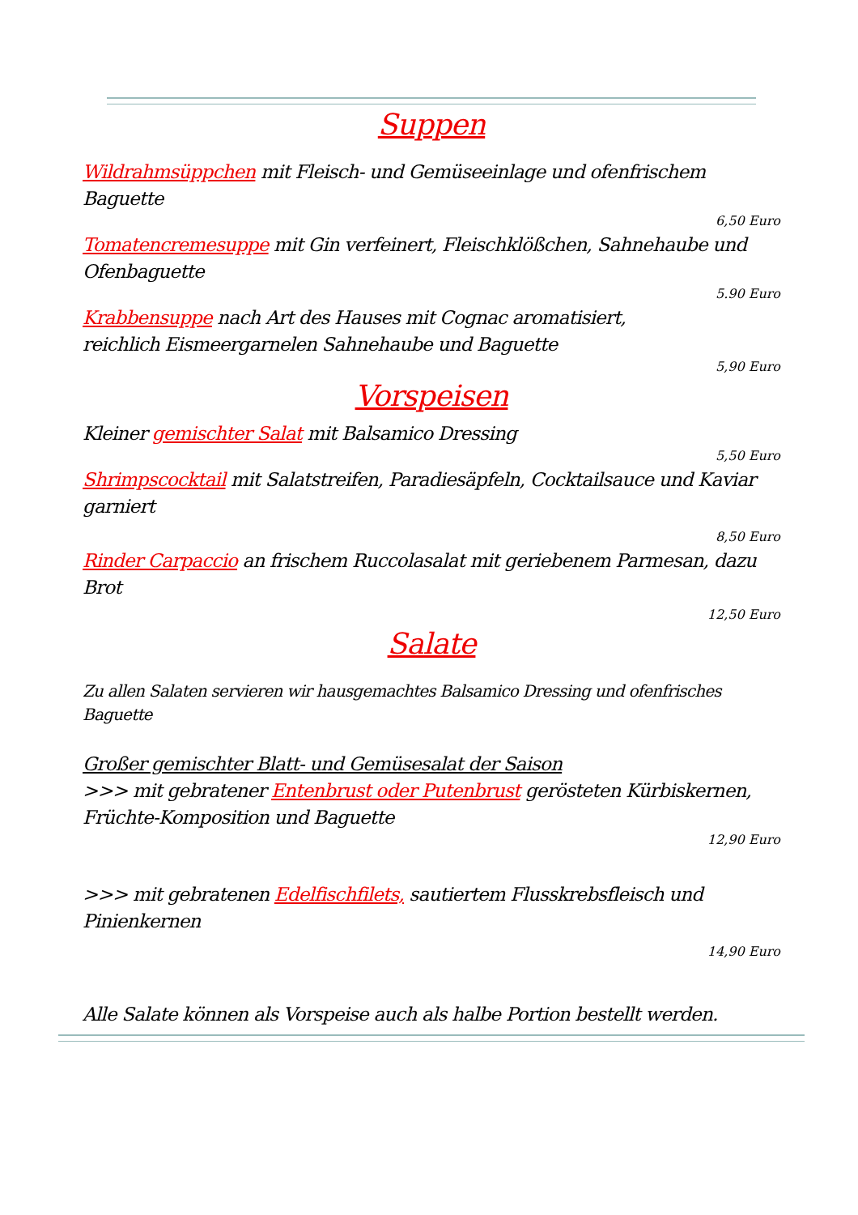Suppen
Wildrahmsüppchen mit Fleisch- und Gemüseeinlage und ofenfrischem Baguette
6,50 Euro
Tomatencremesuppe mit Gin verfeinert, Fleischklößchen, Sahnehaube und Ofenbaguette
5.90 Euro
Krabbensuppe nach Art des Hauses mit Cognac aromatisiert,
reichlich Eismeergarnelen Sahnehaube und Baguette
5,90 Euro
Vorspeisen
Kleiner gemischter Salat mit Balsamico Dressing
5,50 Euro
Shrimpscocktail mit Salatstreifen, Paradiesäpfeln, Cocktailsauce und Kaviar garniert
8,50 Euro
Rinder Carpaccio an frischem Ruccolasalat mit geriebenem Parmesan, dazu Brot
12,50 Euro
Salate
Zu allen Salaten servieren wir hausgemachtes Balsamico Dressing und ofenfrisches Baguette
Großer gemischter Blatt- und Gemüsesalat der Saison
>>> mit gebratener Entenbrust oder Putenbrust gerösteten Kürbiskernen, Früchte-Komposition und Baguette
12,90 Euro
>>> mit gebratenen Edelfischfilets, sautiertem Flusskrebsfleisch und Pinienkernen
14,90 Euro
Alle Salate können als Vorspeise auch als halbe Portion bestellt werden.